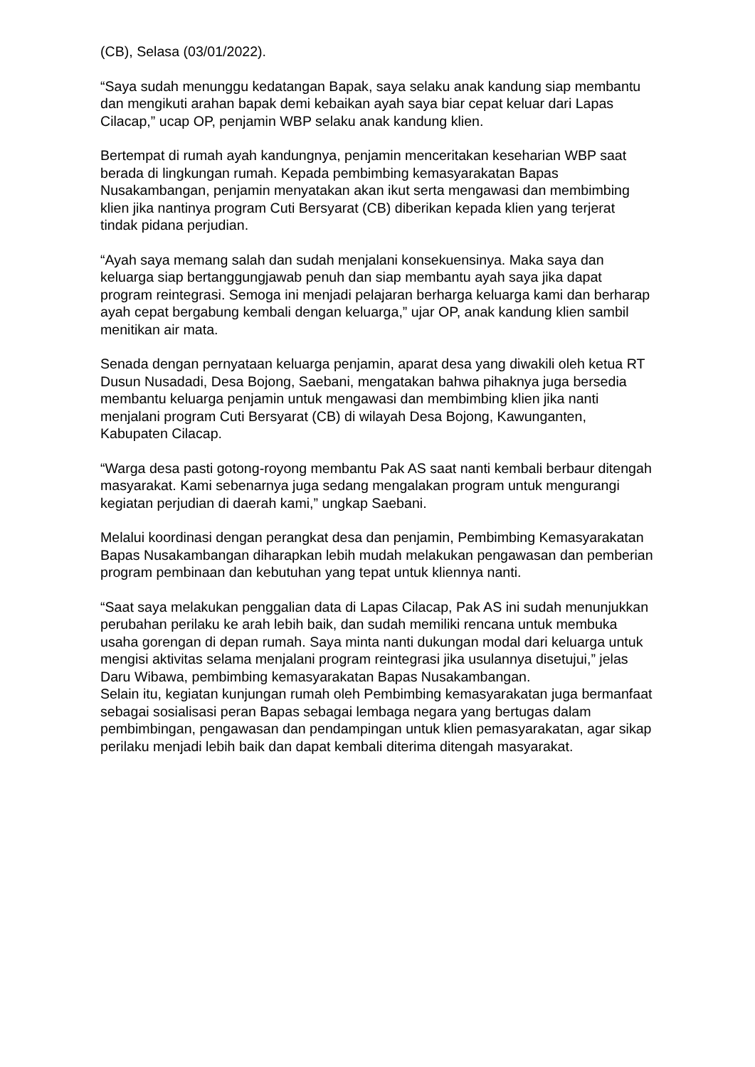(CB), Selasa (03/01/2022).
“Saya sudah menunggu kedatangan Bapak, saya selaku anak kandung siap membantu dan mengikuti arahan bapak demi kebaikan ayah saya biar cepat keluar dari Lapas Cilacap,” ucap OP, penjamin WBP selaku anak kandung klien.
Bertempat di rumah ayah kandungnya, penjamin menceritakan keseharian WBP saat berada di lingkungan rumah. Kepada pembimbing kemasyarakatan Bapas Nusakambangan, penjamin menyatakan akan ikut serta mengawasi dan membimbing klien jika nantinya program Cuti Bersyarat (CB) diberikan kepada klien yang terjerat tindak pidana perjudian.
“Ayah saya memang salah dan sudah menjalani konsekuensinya. Maka saya dan keluarga siap bertanggungjawab penuh dan siap membantu ayah saya jika dapat program reintegrasi. Semoga ini menjadi pelajaran berharga keluarga kami dan berharap ayah cepat bergabung kembali dengan keluarga,” ujar OP, anak kandung klien sambil menitikan air mata.
Senada dengan pernyataan keluarga penjamin, aparat desa yang diwakili oleh ketua RT Dusun Nusadadi, Desa Bojong, Saebani, mengatakan bahwa pihaknya juga bersedia membantu keluarga penjamin untuk mengawasi dan membimbing klien jika nanti menjalani program Cuti Bersyarat (CB) di wilayah Desa Bojong, Kawunganten, Kabupaten Cilacap.
“Warga desa pasti gotong-royong membantu Pak AS saat nanti kembali berbaur ditengah masyarakat. Kami sebenarnya juga sedang mengalakan program untuk mengurangi kegiatan perjudian di daerah kami,” ungkap Saebani.
Melalui koordinasi dengan perangkat desa dan penjamin, Pembimbing Kemasyarakatan Bapas Nusakambangan diharapkan lebih mudah melakukan pengawasan dan pemberian program pembinaan dan kebutuhan yang tepat untuk kliennya nanti.
“Saat saya melakukan penggalian data di Lapas Cilacap, Pak AS ini sudah menunjukkan perubahan perilaku ke arah lebih baik, dan sudah memiliki rencana untuk membuka usaha gorengan di depan rumah. Saya minta nanti dukungan modal dari keluarga untuk mengisi aktivitas selama menjalani program reintegrasi jika usulannya disetujui,” jelas Daru Wibawa, pembimbing kemasyarakatan Bapas Nusakambangan.
Selain itu, kegiatan kunjungan rumah oleh Pembimbing kemasyarakatan juga bermanfaat sebagai sosialisasi peran Bapas sebagai lembaga negara yang bertugas dalam pembimbingan, pengawasan dan pendampingan untuk klien pemasyarakatan, agar sikap perilaku menjadi lebih baik dan dapat kembali diterima ditengah masyarakat.